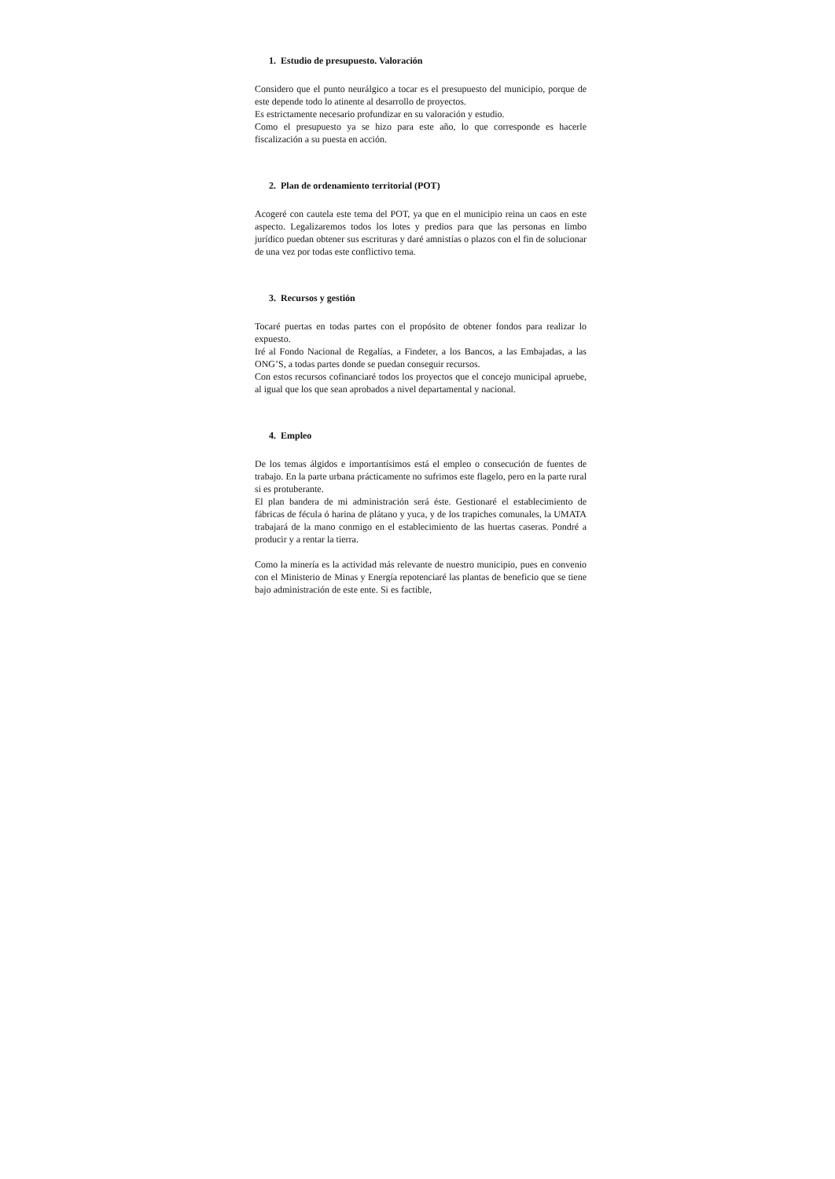1. Estudio de presupuesto. Valoración
Considero que el punto neurálgico a tocar es el presupuesto del municipio, porque de este depende todo lo atinente al desarrollo de proyectos.
Es estrictamente necesario profundizar en su valoración y estudio.
Como el presupuesto ya se hizo para este año, lo que corresponde es hacerle fiscalización a su puesta en acción.
2. Plan de ordenamiento territorial (POT)
Acogeré con cautela este tema del POT, ya que en el municipio reina un caos en este aspecto. Legalizaremos todos los lotes y predios para que las personas en limbo jurídico puedan obtener sus escrituras y daré amnistías o plazos con el fin de solucionar de una vez por todas este conflictivo tema.
3. Recursos y gestión
Tocaré puertas en todas partes con el propósito de obtener fondos para realizar lo expuesto.
Iré al Fondo Nacional de Regalías, a Findeter, a los Bancos, a las Embajadas, a las ONG’S, a todas partes donde se puedan conseguir recursos.
Con estos recursos cofinanciaré todos los proyectos que el concejo municipal apruebe, al igual que los que sean aprobados a nivel departamental y nacional.
4. Empleo
De los temas álgidos e importantísimos está el empleo o consecución de fuentes de trabajo. En la parte urbana prácticamente no sufrimos este flagelo, pero en la parte rural si es protuberante.
El plan bandera de mi administración será éste. Gestionaré el establecimiento de fábricas de fécula ó harina de plátano y yuca, y de los trapiches comunales, la UMATA trabajará de la mano conmigo en el establecimiento de las huertas caseras. Pondré a producir y a rentar la tierra.
Como la minería es la actividad más relevante de nuestro municipio, pues en convenio con el Ministerio de Minas y Energía repotenciaré las plantas de beneficio que se tiene bajo administración de este ente. Si es factible,